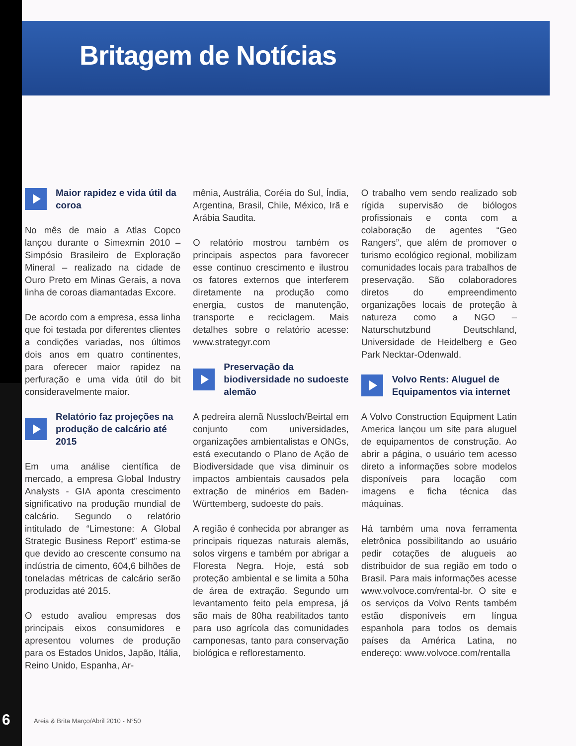Britagem de Notícias
Maior rapidez e vida útil da coroa
No mês de maio a Atlas Copco lançou durante o Simexmin 2010 – Simpósio Brasileiro de Exploração Mineral – realizado na cidade de Ouro Preto em Minas Gerais, a nova linha de coroas diamantadas Excore.
De acordo com a empresa, essa linha que foi testada por diferentes clientes a condições variadas, nos últimos dois anos em quatro continentes, para oferecer maior rapidez na perfuração e uma vida útil do bit consideravelmente maior.
Relatório faz projeções na produção de calcário até 2015
Em uma análise científica de mercado, a empresa Global Industry Analysts - GIA aponta crescimento significativo na produção mundial de calcário. Segundo o relatório intitulado de “Limestone: A Global Strategic Business Report” estima-se que devido ao crescente consumo na indústria de cimento, 604,6 bilhões de toneladas métricas de calcário serão produzidas até 2015.
O estudo avaliou empresas dos principais eixos consumidores e apresentou volumes de produção para os Estados Unidos, Japão, Itália, Reino Unido, Espanha, Ar-
mênia, Austrália, Coréia do Sul, Índia, Argentina, Brasil, Chile, México, Irã e Arábia Saudita.
O relatório mostrou também os principais aspectos para favorecer esse continuo crescimento e ilustrou os fatores externos que interferem diretamente na produção como energia, custos de manutenção, transporte e reciclagem. Mais detalhes sobre o relatório acesse: www.strategyr.com
Preservação da biodiversidade no sudoeste alemão
A pedreira alemã Nussloch/Beirtal em conjunto com universidades, organizações ambientalistas e ONGs, está executando o Plano de Ação de Biodiversidade que visa diminuir os impactos ambientais causados pela extração de minérios em Baden-Württemberg, sudoeste do pais.
A região é conhecida por abranger as principais riquezas naturais alemãs, solos virgens e também por abrigar a Floresta Negra. Hoje, está sob proteção ambiental e se limita a 50ha de área de extração. Segundo um levantamento feito pela empresa, já são mais de 80ha reabilitados tanto para uso agrícola das comunidades camponesas, tanto para conservação biológica e reflorestamento.
O trabalho vem sendo realizado sob rígida supervisão de biólogos profissionais e conta com a colaboração de agentes “Geo Rangers”, que além de promover o turismo ecológico regional, mobilizam comunidades locais para trabalhos de preservação. São colaboradores diretos do empreendimento organizações locais de proteção à natureza como a NGO – Naturschutzbund Deutschland, Universidade de Heidelberg e Geo Park Necktar-Odenwald.
Volvo Rents: Aluguel de Equipamentos via internet
A Volvo Construction Equipment Latin America lançou um site para aluguel de equipamentos de construção. Ao abrir a página, o usuário tem acesso direto a informações sobre modelos disponíveis para locação com imagens e ficha técnica das máquinas.
Há também uma nova ferramenta eletrônica possibilitando ao usuário pedir cotações de alugueis ao distribuidor de sua região em todo o Brasil. Para mais informações acesse www.volvoce.com/rental-br. O site e os serviços da Volvo Rents também estão disponíveis em língua espanhola para todos os demais países da América Latina, no endereço: www.volvoce.com/rentalla
6
Areia & Brita Março/Abril 2010 - N°50